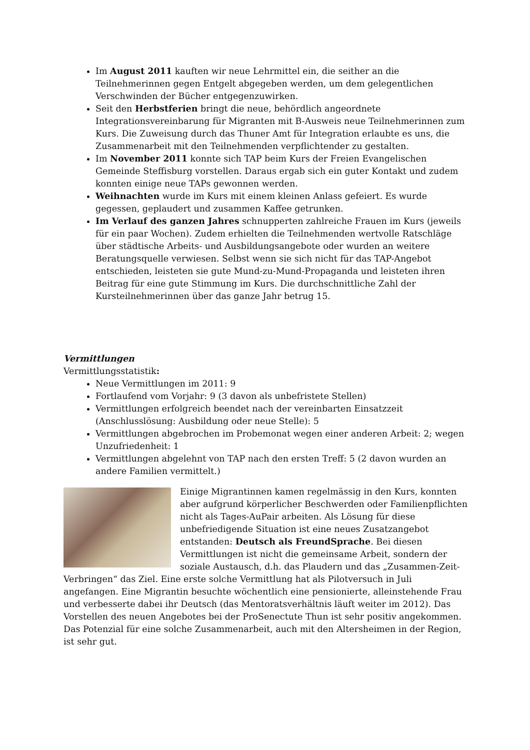Im August 2011 kauften wir neue Lehrmittel ein, die seither an die Teilnehmerinnen gegen Entgelt abgegeben werden, um dem gelegentlichen Verschwinden der Bücher entgegenzuwirken.
Seit den Herbstferien bringt die neue, behördlich angeordnete Integrationsvereinbarung für Migranten mit B-Ausweis neue Teilnehmerinnen zum Kurs. Die Zuweisung durch das Thuner Amt für Integration erlaubte es uns, die Zusammenarbeit mit den Teilnehmenden verpflichtender zu gestalten.
Im November 2011 konnte sich TAP beim Kurs der Freien Evangelischen Gemeinde Steffisburg vorstellen. Daraus ergab sich ein guter Kontakt und zudem konnten einige neue TAPs gewonnen werden.
Weihnachten wurde im Kurs mit einem kleinen Anlass gefeiert. Es wurde gegessen, geplaudert und zusammen Kaffee getrunken.
Im Verlauf des ganzen Jahres schnupperten zahlreiche Frauen im Kurs (jeweils für ein paar Wochen). Zudem erhielten die Teilnehmenden wertvolle Ratschläge über städtische Arbeits- und Ausbildungsangebote oder wurden an weitere Beratungsquelle verwiesen. Selbst wenn sie sich nicht für das TAP-Angebot entschieden, leisteten sie gute Mund-zu-Mund-Propaganda und leisteten ihren Beitrag für eine gute Stimmung im Kurs. Die durchschnittliche Zahl der Kursteilnehmerinnen über das ganze Jahr betrug 15.
Vermittlungen
Vermittlungsstatistik:
Neue Vermittlungen im 2011: 9
Fortlaufend vom Vorjahr: 9 (3 davon als unbefristete Stellen)
Vermittlungen erfolgreich beendet nach der vereinbarten Einsatzzeit (Anschlusslösung: Ausbildung oder neue Stelle): 5
Vermittlungen abgebrochen im Probemonat wegen einer anderen Arbeit: 2; wegen Unzufriedenheit: 1
Vermittlungen abgelehnt von TAP nach den ersten Treff: 5 (2 davon wurden an andere Familien vermittelt.)
Einige Migrantinnen kamen regelmässig in den Kurs, konnten aber aufgrund körperlicher Beschwerden oder Familienpflichten nicht als Tages-AuPair arbeiten. Als Lösung für diese unbefriedigende Situation ist eine neues Zusatzangebot entstanden: Deutsch als FreundSprache. Bei diesen Vermittlungen ist nicht die gemeinsame Arbeit, sondern der soziale Austausch, d.h. das Plaudern und das „Zusammen-Zeit-Verbringen“ das Ziel. Eine erste solche Vermittlung hat als Pilotversuch in Juli angefangen. Eine Migrantin besuchte wöchentlich eine pensionierte, alleinstehende Frau und verbesserte dabei ihr Deutsch (das Mentoratsverhältnis läuft weiter im 2012). Das Vorstellen des neuen Angebotes bei der ProSenectute Thun ist sehr positiv angekommen. Das Potenzial für eine solche Zusammenarbeit, auch mit den Altersheimen in der Region, ist sehr gut.